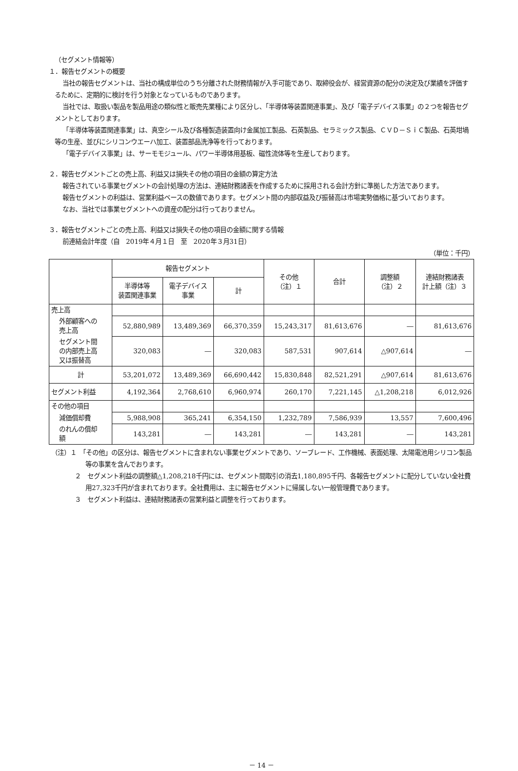（セグメント情報等）
１．報告セグメントの概要
当社の報告セグメントは、当社の構成単位のうち分離された財務情報が入手可能であり、取締役会が、経営資源の配分の決定及び業績を評価するために、定期的に検討を行う対象となっているものであります。
当社では、取扱い製品を製品用途の類似性と販売先業種により区分し、「半導体等装置関連事業」、及び「電子デバイス事業」の２つを報告セグメントとしております。
「半導体等装置関連事業」は、真空シール及び各種製造装置向け金属加工製品、石英製品、セラミックス製品、ＣＶＤ－ＳｉＣ製品、石英坩堝等の生産、並びにシリコンウエーハ加工、装置部品洗浄等を行っております。
「電子デバイス事業」は、サーモモジュール、パワー半導体用基板、磁性流体等を生産しております。
２．報告セグメントごとの売上高、利益又は損失その他の項目の金額の算定方法
報告されている事業セグメントの会計処理の方法は、連結財務諸表を作成するために採用される会計方針に準拠した方法であります。
報告セグメントの利益は、営業利益ベースの数値であります。セグメント間の内部収益及び振替高は市場実勢価格に基づいております。
なお、当社では事業セグメントへの資産の配分は行っておりません。
３．報告セグメントごとの売上高、利益又は損失その他の項目の金額に関する情報
前連結会計年度（自　2019年４月１日　至　2020年３月31日）
（単位：千円）
| | 報告セグメント | | | その他 （注）１ | 合計 | 調整額 （注）２ | 連結財務諸表 計上額（注）３ |
| --- | --- | --- | --- | --- | --- | --- | --- |
| | 半導体等 装置関連事業 | 電子デバイス 事業 | 計 | | | | |
| 売上高 | | | | | | | |
| 外部顧客への 売上高 | 52,880,989 | 13,489,369 | 66,370,359 | 15,243,317 | 81,613,676 | ― | 81,613,676 |
| セグメント間 の内部売上高 又は振替高 | 320,083 | ― | 320,083 | 587,531 | 907,614 | △907,614 | ― |
| 計 | 53,201,072 | 13,489,369 | 66,690,442 | 15,830,848 | 82,521,291 | △907,614 | 81,613,676 |
| セグメント利益 | 4,192,364 | 2,768,610 | 6,960,974 | 260,170 | 7,221,145 | △1,208,218 | 6,012,926 |
| その他の項目 | | | | | | | |
| 減価償却費 | 5,988,908 | 365,241 | 6,354,150 | 1,232,789 | 7,586,939 | 13,557 | 7,600,496 |
| のれんの償却 額 | 143,281 | ― | 143,281 | ― | 143,281 | ― | 143,281 |
（注）１　「その他」の区分は、報告セグメントに含まれない事業セグメントであり、ソーブレード、工作機械、表面処理、太陽電池用シリコン製品等の事業を含んでおります。
２　セグメント利益の調整額△1,208,218千円には、セグメント間取引の消去1,180,895千円、各報告セグメントに配分していない全社費用27,323千円が含まれております。全社費用は、主に報告セグメントに帰属しない一般管理費であります。
３　セグメント利益は、連結財務諸表の営業利益と調整を行っております。
－ 14 －